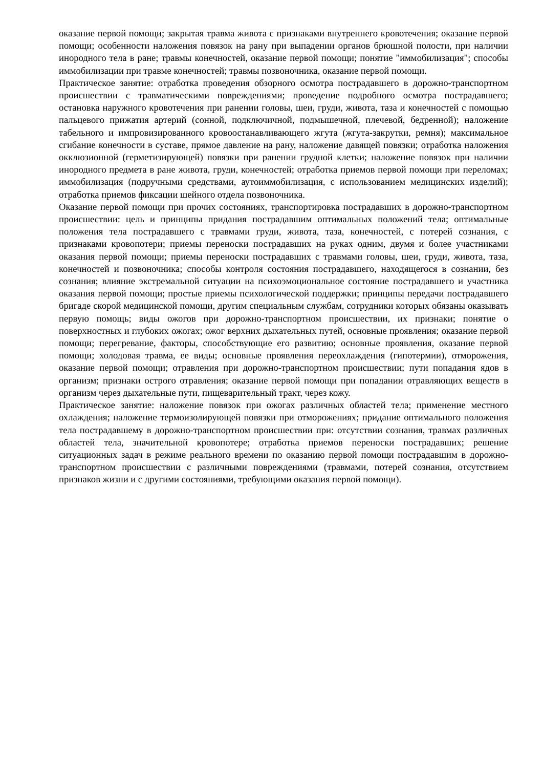оказание первой помощи; закрытая травма живота с признаками внутреннего кровотечения; оказание первой помощи; особенности наложения повязок на рану при выпадении органов брюшной полости, при наличии инородного тела в ране; травмы конечностей, оказание первой помощи; понятие "иммобилизация"; способы иммобилизации при травме конечностей; травмы позвоночника, оказание первой помощи.
Практическое занятие: отработка проведения обзорного осмотра пострадавшего в дорожно-транспортном происшествии с травматическими повреждениями; проведение подробного осмотра пострадавшего; остановка наружного кровотечения при ранении головы, шеи, груди, живота, таза и конечностей с помощью пальцевого прижатия артерий (сонной, подключичной, подмышечной, плечевой, бедренной); наложение табельного и импровизированного кровоостанавливающего жгута (жгута-закрутки, ремня); максимальное сгибание конечности в суставе, прямое давление на рану, наложение давящей повязки; отработка наложения окклюзионной (герметизирующей) повязки при ранении грудной клетки; наложение повязок при наличии инородного предмета в ране живота, груди, конечностей; отработка приемов первой помощи при переломах; иммобилизация (подручными средствами, аутоиммобилизация, с использованием медицинских изделий); отработка приемов фиксации шейного отдела позвоночника.
Оказание первой помощи при прочих состояниях, транспортировка пострадавших в дорожно-транспортном происшествии: цель и принципы придания пострадавшим оптимальных положений тела; оптимальные положения тела пострадавшего с травмами груди, живота, таза, конечностей, с потерей сознания, с признаками кровопотери; приемы переноски пострадавших на руках одним, двумя и более участниками оказания первой помощи; приемы переноски пострадавших с травмами головы, шеи, груди, живота, таза, конечностей и позвоночника; способы контроля состояния пострадавшего, находящегося в сознании, без сознания; влияние экстремальной ситуации на психоэмоциональное состояние пострадавшего и участника оказания первой помощи; простые приемы психологической поддержки; принципы передачи пострадавшего бригаде скорой медицинской помощи, другим специальным службам, сотрудники которых обязаны оказывать первую помощь; виды ожогов при дорожно-транспортном происшествии, их признаки; понятие о поверхностных и глубоких ожогах; ожог верхних дыхательных путей, основные проявления; оказание первой помощи; перегревание, факторы, способствующие его развитию; основные проявления, оказание первой помощи; холодовая травма, ее виды; основные проявления переохлаждения (гипотермии), отморожения, оказание первой помощи; отравления при дорожно-транспортном происшествии; пути попадания ядов в организм; признаки острого отравления; оказание первой помощи при попадании отравляющих веществ в организм через дыхательные пути, пищеварительный тракт, через кожу.
Практическое занятие: наложение повязок при ожогах различных областей тела; применение местного охлаждения; наложение термоизолирующей повязки при отморожениях; придание оптимального положения тела пострадавшему в дорожно-транспортном происшествии при: отсутствии сознания, травмах различных областей тела, значительной кровопотере; отработка приемов переноски пострадавших; решение ситуационных задач в режиме реального времени по оказанию первой помощи пострадавшим в дорожно-транспортном происшествии с различными повреждениями (травмами, потерей сознания, отсутствием признаков жизни и с другими состояниями, требующими оказания первой помощи).